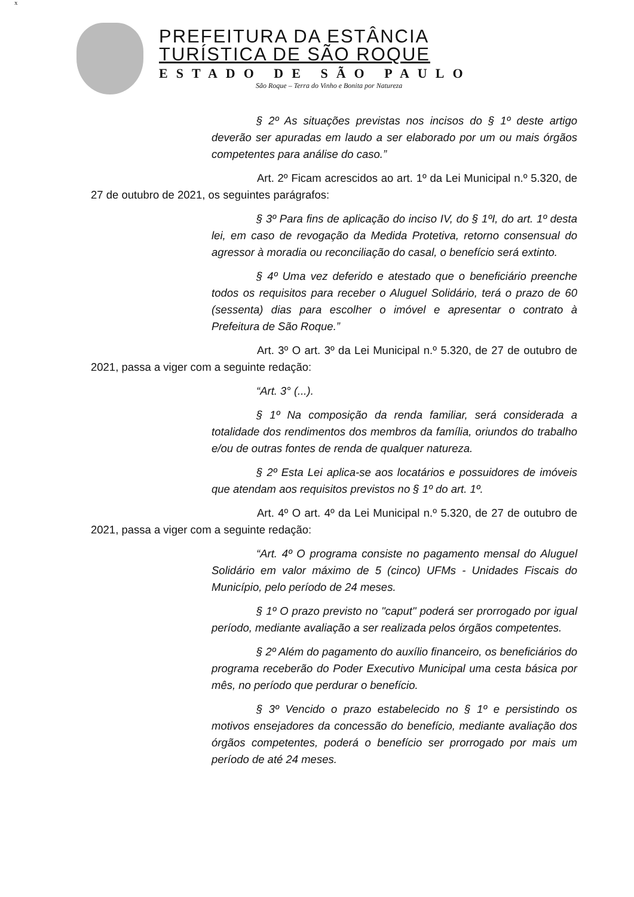x
PREFEITURA DA ESTÂNCIA
TURÍSTICA DE SÃO ROQUE
ESTADO DE SÃO PAULO
São Roque – Terra do Vinho e Bonita por Natureza
§ 2º As situações previstas nos incisos do § 1º deste artigo deverão ser apuradas em laudo a ser elaborado por um ou mais órgãos competentes para análise do caso.”
Art. 2º Ficam acrescidos ao art. 1º da Lei Municipal n.º 5.320, de 27 de outubro de 2021, os seguintes parágrafos:
§ 3º Para fins de aplicação do inciso IV, do § 1ºI, do art. 1º desta lei, em caso de revogação da Medida Protetiva, retorno consensual do agressor à moradia ou reconciliação do casal, o benefício será extinto.
§ 4º Uma vez deferido e atestado que o beneficiário preenche todos os requisitos para receber o Aluguel Solidário, terá o prazo de 60 (sessenta) dias para escolher o imóvel e apresentar o contrato à Prefeitura de São Roque.”
Art. 3º O art. 3º da Lei Municipal n.º 5.320, de 27 de outubro de 2021, passa a viger com a seguinte redação:
“Art. 3° (...).
§ 1º Na composição da renda familiar, será considerada a totalidade dos rendimentos dos membros da família, oriundos do trabalho e/ou de outras fontes de renda de qualquer natureza.
§ 2º Esta Lei aplica-se aos locatários e possuidores de imóveis que atendam aos requisitos previstos no § 1º do art. 1º.
Art. 4º O art. 4º da Lei Municipal n.º 5.320, de 27 de outubro de 2021, passa a viger com a seguinte redação:
“Art. 4º O programa consiste no pagamento mensal do Aluguel Solidário em valor máximo de 5 (cinco) UFMs - Unidades Fiscais do Município, pelo período de 24 meses.
§ 1º O prazo previsto no "caput" poderá ser prorrogado por igual período, mediante avaliação a ser realizada pelos órgãos competentes.
§ 2º Além do pagamento do auxílio financeiro, os beneficiários do programa receberão do Poder Executivo Municipal uma cesta básica por mês, no período que perdurar o benefício.
§ 3º Vencido o prazo estabelecido no § 1º e persistindo os motivos ensejadores da concessão do benefício, mediante avaliação dos órgãos competentes, poderá o benefício ser prorrogado por mais um período de até 24 meses.